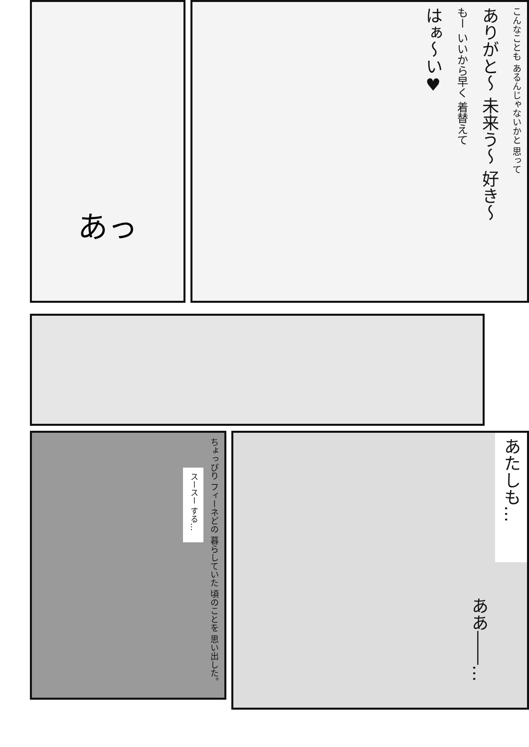あっ
こんなことも あるんじゃないかと 思って
ありがと〜 未来う〜 好き〜
もー いいから早く 着替えて
はぁ〜い♥
ちょっぴり フィーネどの 暮らしていた 頃のことを 思い出した。
スースー する…
あたしも…
ああ――…